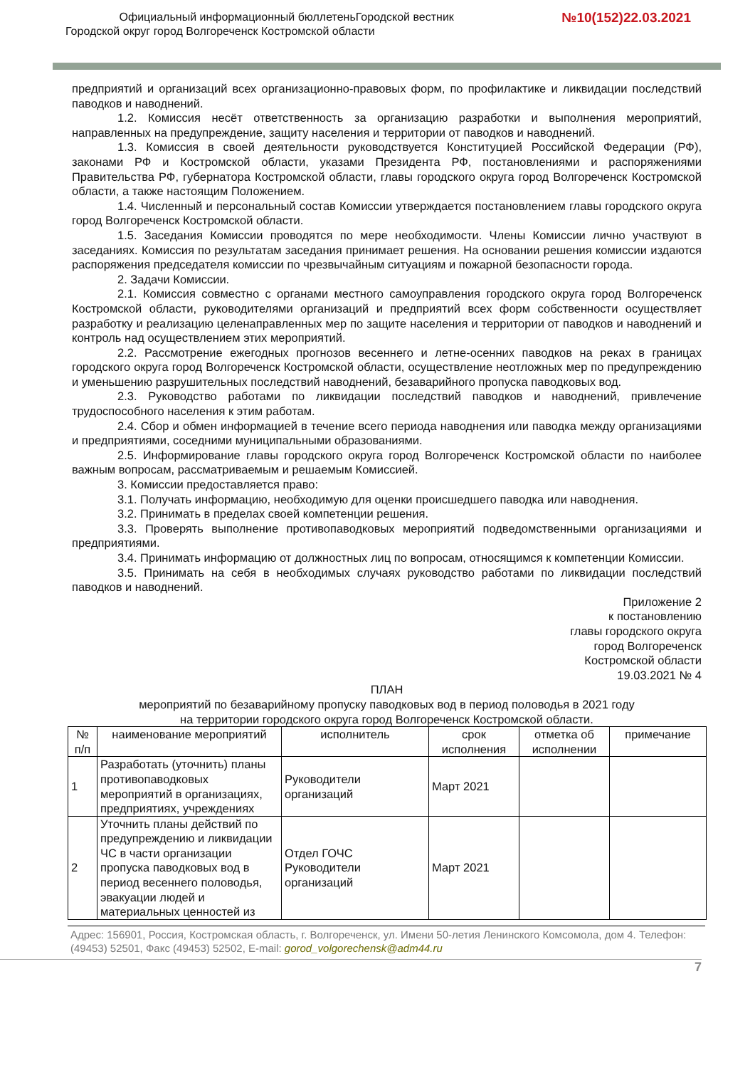Официальный информационный бюллетеньГородской вестник
Городской округ город Волгореченск Костромской области
№10(152)22.03.2021
предприятий и организаций всех организационно-правовых форм, по профилактике и ликвидации последствий паводков и наводнений.
1.2. Комиссия несёт ответственность за организацию разработки и выполнения мероприятий, направленных на предупреждение, защиту населения и территории от паводков и наводнений.
1.3. Комиссия в своей деятельности руководствуется Конституцией Российской Федерации (РФ), законами РФ и Костромской области, указами Президента РФ, постановлениями и распоряжениями Правительства РФ, губернатора Костромской области, главы городского округа город Волгореченск Костромской области, а также настоящим Положением.
1.4. Численный и персональный состав Комиссии утверждается постановлением главы городского округа город Волгореченск Костромской области.
1.5. Заседания Комиссии проводятся по мере необходимости. Члены Комиссии лично участвуют в заседаниях. Комиссия по результатам заседания принимает решения. На основании решения комиссии издаются распоряжения председателя комиссии по чрезвычайным ситуациям и пожарной безопасности города.
2. Задачи Комиссии.
2.1. Комиссия совместно с органами местного самоуправления городского округа город Волгореченск Костромской области, руководителями организаций и предприятий всех форм собственности осуществляет разработку и реализацию целенаправленных мер по защите населения и территории от паводков и наводнений и контроль над осуществлением этих мероприятий.
2.2. Рассмотрение ежегодных прогнозов весеннего и летне-осенних паводков на реках в границах городского округа город Волгореченск Костромской области, осуществление неотложных мер по предупреждению и уменьшению разрушительных последствий наводнений, безаварийного пропуска паводковых вод.
2.3. Руководство работами по ликвидации последствий паводков и наводнений, привлечение трудоспособного населения к этим работам.
2.4. Сбор и обмен информацией в течение всего периода наводнения или паводка между организациями и предприятиями, соседними муниципальными образованиями.
2.5. Информирование главы городского округа город Волгореченск Костромской области по наиболее важным вопросам, рассматриваемым и решаемым Комиссией.
3. Комиссии предоставляется право:
3.1. Получать информацию, необходимую для оценки происшедшего паводка или наводнения.
3.2. Принимать в пределах своей компетенции решения.
3.3. Проверять выполнение противопаводковых мероприятий подведомственными организациями и предприятиями.
3.4. Принимать информацию от должностных лиц по вопросам, относящимся к компетенции Комиссии.
3.5. Принимать на себя в необходимых случаях руководство работами по ликвидации последствий паводков и наводнений.
Приложение 2
к постановлению
главы городского округа
город Волгореченск
Костромской области
19.03.2021 № 4
ПЛАН
мероприятий по безаварийному пропуску паводковых вод в период половодья в 2021 году
на территории городского округа город Волгореченск Костромской области.
| № п/п | наименование мероприятий | исполнитель | срок исполнения | отметка об исполнении | примечание |
| --- | --- | --- | --- | --- | --- |
| 1 | Разработать (уточнить) планы противопаводковых мероприятий в организациях, предприятиях, учреждениях | Руководители организаций | Март 2021 | | |
| 2 | Уточнить планы действий по предупреждению и ликвидации ЧС в части организации пропуска паводковых вод в период весеннего половодья, эвакуации людей и материальных ценностей из | Отдел ГОЧС Руководители организаций | Март 2021 | | |
Адрес: 156901, Россия, Костромская область, г. Волгореченск, ул. Имени 50-летия Ленинского Комсомола, дом 4. Телефон: (49453) 52501, Факс (49453) 52502, E-mail: gorod_volgorechensk@adm44.ru
7